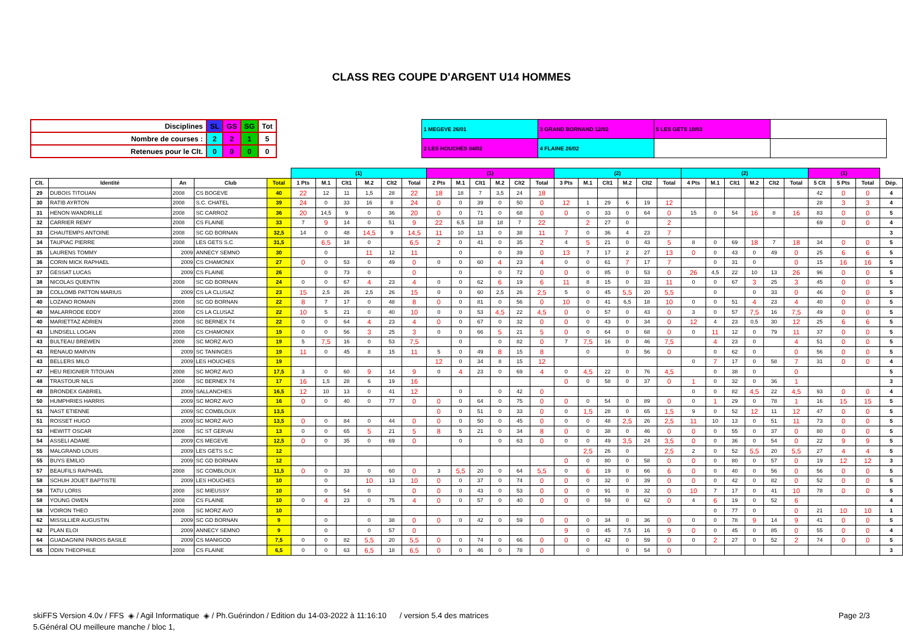CLASS REG COUPE D'ARGENT U14 HOMMES
| Disciplines | SL | GS | SG | Tot |
| Nombre de courses : | 2 | 2 | 1 | 5 |
| Retenues pour le Clt. | 0 | 0 | 0 | 0 |
| 1 MEGEVE 26/01 | 3 GRAND BORNAND 12/02 | 5 LES GETS 10/03 | |
| 2 LES HOUCHES 04/02 | 4 FLAINE 26/02 | | |
| | | | | | (1) | | | | | | (1) | | | | | | (2) | | | | | | (2) | | | | | | (1) | | | |
| --- | --- | --- | --- | --- | --- | --- | --- | --- | --- | --- | --- | --- | --- | --- | --- | --- | --- | --- | --- | --- | --- | --- | --- | --- | --- | --- | --- | --- | --- | --- | --- | --- |
| Clt. | Identité | An | Club | Total | 1 Pts | M.1 | Clt1 | M.2 | Clt2 | Total | 2 Pts | M.1 | Clt1 | M.2 | Clt2 | Total | 3 Pts | M.1 | Clt1 | M.2 | Clt2 | Total | 4 Pts | M.1 | Clt1 | M.2 | Clt2 | Total | 5 Clt | 5 Pts | Total | Dép. |
| 29 | DUBOIS TITOUAN | 2008 | CS BOGEVE | 40 | 22 | 12 | 11 | 1,5 | 28 | 22 | 18 | 18 | 7 | 3,5 | 24 | 18 | | | | | | | | | | | | | 42 | 0 | 0 | 4 |
| 30 | RATIB AYRTON | 2008 | S.C. CHATEL | 39 | 24 | 0 | 33 | 16 | 8 | 24 | 0 | 0 | 39 | 0 | 50 | 0 | 12 | 1 | 29 | 6 | 19 | 12 | | | | | | | 28 | 3 | 3 | 4 |
| 31 | HENON WANDRILLE | 2008 | SC CARROZ | 36 | 20 | 14,5 | 9 | 0 | 36 | 20 | 0 | 0 | 71 | 0 | 68 | 0 | 0 | 0 | 33 | 0 | 64 | 0 | 15 | 0 | 54 | 16 | 8 | 16 | 83 | 0 | 0 | 5 |
| 32 | CARRIER REMY | 2008 | CS FLAINE | 33 | 7 | 9 | 14 | 0 | 51 | 9 | 22 | 6,5 | 18 | 18 | 7 | 22 | | 2 | 27 | 0 | | 2 | | | | | | | 69 | 0 | 0 | 4 |
| 33 | CHAUTEMPS ANTOINE | 2008 | SC GD BORNAN | 32,5 | 14 | 0 | 48 | 14,5 | 9 | 14,5 | 11 | 10 | 13 | 0 | 38 | 11 | 7 | 0 | 36 | 4 | 23 | 7 | | | | | | | | | | 3 |
| 34 | TAUPIAC PIERRE | 2008 | LES GETS S.C | 31,5 | | 6,5 | 18 | 0 | | 6,5 | 2 | 0 | 41 | 0 | 35 | 2 | 4 | 5 | 21 | 0 | 43 | 5 | 8 | 0 | 69 | 18 | 7 | 18 | 34 | 0 | 0 | 5 |
| 35 | LAURENS TOMMY | 2009 | ANNECY SEMNO | 30 | | 0 | | 11 | 12 | 11 | | 0 | | 0 | 39 | 0 | 13 | 7 | 17 | 2 | 27 | 13 | 0 | 0 | 43 | 0 | 49 | 0 | 25 | 6 | 6 | 5 |
| 36 | CORIN MICK RAPHAEL | 2009 | CS CHAMONIX | 27 | 0 | 0 | 53 | 0 | 49 | 0 | 0 | 0 | 60 | 4 | 23 | 4 | 0 | 0 | 61 | 7 | 17 | 7 | | 0 | 31 | 0 | | 0 | 15 | 16 | 16 | 5 |
| 37 | GESSAT LUCAS | 2009 | CS FLAINE | 26 | | 0 | 73 | 0 | | 0 | | 0 | | 0 | 72 | 0 | 0 | 0 | 85 | 0 | 53 | 0 | 26 | 4,5 | 22 | 10 | 13 | 26 | 96 | 0 | 0 | 5 |
| 38 | NICOLAS QUENTIN | 2008 | SC GD BORNAN | 24 | 0 | 0 | 67 | 4 | 23 | 4 | 0 | 0 | 62 | 6 | 19 | 6 | 11 | 8 | 15 | 0 | 33 | 11 | 0 | 0 | 67 | 3 | 25 | 3 | 45 | 0 | 0 | 5 |
| 39 | COLLOMB PATTON MARIUS | 2009 | CS LA CLUSAZ | 23 | 15 | 2,5 | 26 | 2,5 | 26 | 15 | 0 | 0 | 60 | 2,5 | 26 | 2,5 | 5 | 0 | 45 | 5,5 | 20 | 5,5 | | 0 | | 0 | 33 | 0 | 46 | 0 | 0 | 5 |
| 40 | LOZANO ROMAIN | 2008 | SC GD BORNAN | 22 | 8 | 7 | 17 | 0 | 48 | 8 | 0 | 0 | 81 | 0 | 56 | 0 | 10 | 0 | 41 | 6,5 | 18 | 10 | 0 | 0 | 51 | 4 | 23 | 4 | 40 | 0 | 0 | 5 |
| 40 | MALARRODE EDDY | 2008 | CS LA CLUSAZ | 22 | 10 | 5 | 21 | 0 | 40 | 10 | 0 | 0 | 53 | 4,5 | 22 | 4,5 | 0 | 0 | 57 | 0 | 43 | 0 | 3 | 0 | 57 | 7,5 | 16 | 7,5 | 49 | 0 | 0 | 5 |
| 40 | MARIETTAZ ADRIEN | 2008 | SC BERNEX 74 | 22 | 0 | 0 | 64 | 4 | 23 | 4 | 0 | 0 | 67 | 0 | 32 | 0 | 0 | 0 | 43 | 0 | 34 | 0 | 12 | 4 | 23 | 0,5 | 30 | 12 | 25 | 6 | 6 | 5 |
| 43 | LINDSELL LOGAN | 2008 | CS CHAMONIX | 19 | 0 | 0 | 56 | 3 | 25 | 3 | 0 | 0 | 66 | 5 | 21 | 5 | 0 | 0 | 64 | 0 | 68 | 0 | 0 | 11 | 12 | 0 | 79 | 11 | 37 | 0 | 0 | 5 |
| 43 | BULTEAU BREWEN | 2008 | SC MORZ AVO | 19 | 5 | 7,5 | 16 | 0 | 53 | 7,5 | | 0 | | 0 | 82 | 0 | 7 | 7,5 | 16 | 0 | 46 | 7,5 | | 4 | 23 | 0 | | 4 | 51 | 0 | 0 | 5 |
| 43 | RENAUD MARVIN | 2009 | SC TANINGES | 19 | 11 | 0 | 45 | 8 | 15 | 11 | 5 | 0 | 49 | 8 | 15 | 8 | | 0 | | 0 | 56 | 0 | | 0 | 62 | 0 | | 0 | 56 | 0 | 0 | 5 |
| 43 | BELLERS MILO | 2009 | LES HOUCHES | 19 | | | | | | | 12 | 0 | 34 | 8 | 15 | 12 | | | | | | | 0 | 7 | 17 | 0 | 58 | 7 | 31 | 0 | 0 | 4 |
| 47 | HEU REIGNIER TITOUAN | 2008 | SC MORZ AVO | 17,5 | 3 | 0 | 60 | 9 | 14 | 9 | 0 | 4 | 23 | 0 | 69 | 4 | 0 | 4,5 | 22 | 0 | 76 | 4,5 | | 0 | 38 | 0 | | 0 | | | | 5 |
| 48 | TRASTOUR NILS | 2008 | SC BERNEX 74 | 17 | 16 | 1,5 | 28 | 6 | 19 | 16 | | | | | | | 0 | 0 | 58 | 0 | 37 | 0 | 1 | 0 | 32 | 0 | 36 | 1 | | | | 3 |
| 49 | BRONDEX GABRIEL | 2009 | SALLANCHES | 16,5 | 12 | 10 | 13 | 0 | 41 | 12 | | 0 | | 0 | 42 | 0 | | | | | | | 0 | 0 | 82 | 4,5 | 22 | 4,5 | 93 | 0 | 0 | 4 |
| 50 | HUMPHRIES HARRIS | 2009 | SC MORZ AVO | 16 | 0 | 0 | 40 | 0 | 77 | 0 | 0 | 0 | 64 | 0 | 75 | 0 | 0 | 0 | 54 | 0 | 89 | 0 | 0 | 1 | 29 | 0 | 78 | 1 | 16 | 15 | 15 | 5 |
| 51 | NAST ETIENNE | 2009 | SC COMBLOUX | 13,5 | | | | | | | 0 | 0 | 51 | 0 | 33 | 0 | 0 | 1,5 | 28 | 0 | 65 | 1,5 | 9 | 0 | 52 | 12 | 11 | 12 | 47 | 0 | 0 | 5 |
| 51 | ROSSET HUGO | 2009 | SC MORZ AVO | 13,5 | 0 | 0 | 84 | 0 | 44 | 0 | 0 | 0 | 50 | 0 | 45 | 0 | 0 | 0 | 48 | 2,5 | 26 | 2,5 | 11 | 10 | 13 | 0 | 51 | 11 | 73 | 0 | 0 | 5 |
| 53 | HEWITT OSCAR | 2008 | SC ST GERVAI | 13 | 0 | 0 | 65 | 5 | 21 | 5 | 8 | 5 | 21 | 0 | 34 | 8 | 0 | 0 | 38 | 0 | 46 | 0 | 0 | 0 | 55 | 0 | 37 | 0 | 80 | 0 | 0 | 5 |
| 54 | ASSELI ADAME | 2009 | CS MEGEVE | 12,5 | 0 | 0 | 35 | 0 | 69 | 0 | | 0 | | 0 | 63 | 0 | 0 | 0 | 49 | 3,5 | 24 | 3,5 | 0 | 0 | 36 | 0 | 54 | 0 | 22 | 9 | 9 | 5 |
| 55 | MALGRAND LOUIS | 2009 | LES GETS S.C | 12 | | | | | | | | | | | | | | 2,5 | 26 | 0 | | 2,5 | 2 | 0 | 52 | 5,5 | 20 | 5,5 | 27 | 4 | 4 | 5 |
| 55 | BUYS EMILIO | 2009 | SC GD BORNAN | 12 | | | | | | | | | | | | | 0 | 0 | 80 | 0 | 58 | 0 | 0 | 0 | 80 | 0 | 57 | 0 | 19 | 12 | 12 | 3 |
| 57 | BEAUFILS RAPHAEL | 2008 | SC COMBLOUX | 11,5 | 0 | 0 | 33 | 0 | 60 | 0 | 3 | 5,5 | 20 | 0 | 64 | 5,5 | 0 | 6 | 19 | 0 | 66 | 6 | 0 | 0 | 40 | 0 | 56 | 0 | 56 | 0 | 0 | 5 |
| 58 | SCHUH JOUET BAPTISTE | 2009 | LES HOUCHES | 10 | | 0 | | 10 | 13 | 10 | 0 | 0 | 37 | 0 | 74 | 0 | 0 | 0 | 32 | 0 | 39 | 0 | 0 | 0 | 42 | 0 | 82 | 0 | 52 | 0 | 0 | 5 |
| 58 | TATU LORIS | 2008 | SC MIEUSSY | 10 | | 0 | 54 | 0 | | 0 | 0 | 0 | 43 | 0 | 53 | 0 | 0 | 0 | 91 | 0 | 32 | 0 | 10 | 7 | 17 | 0 | 41 | 10 | 78 | 0 | 0 | 5 |
| 58 | YOUNG OWEN | 2008 | CS FLAINE | 10 | 0 | 4 | 23 | 0 | 75 | 4 | 0 | 0 | 57 | 0 | 40 | 0 | 0 | 0 | 59 | 0 | 62 | 0 | 4 | 6 | 19 | 0 | 52 | 6 | | | | 4 |
| 58 | VOIRON THEO | 2008 | SC MORZ AVO | 10 | | | | | | | | | | | | | | | | | | | | 0 | 77 | 0 | | 0 | 21 | 10 | 10 | 1 |
| 62 | MISSILLIER AUGUSTIN | 2009 | SC GD BORNAN | 9 | | 0 | | 0 | 38 | 0 | 0 | 0 | 42 | 0 | 59 | 0 | 0 | 0 | 34 | 0 | 36 | 0 | 0 | 0 | 78 | 9 | 14 | 9 | 41 | 0 | 0 | 5 |
| 62 | PLAN ELOI | 2009 | ANNECY SEMNO | 9 | | 0 | | 0 | 57 | 0 | | | | | | | 9 | 0 | 45 | 7,5 | 16 | 9 | 0 | 0 | 45 | 0 | 85 | 0 | 55 | 0 | 0 | 4 |
| 64 | GUADAGNINI PAROIS BASILE | 2009 | CS MANIGOD | 7,5 | 0 | 0 | 82 | 5,5 | 20 | 5,5 | 0 | 0 | 74 | 0 | 66 | 0 | 0 | 0 | 42 | 0 | 59 | 0 | 0 | 2 | 27 | 0 | 52 | 2 | 74 | 0 | 0 | 5 |
| 65 | ODIN THEOPHILE | 2008 | CS FLAINE | 6,5 | 0 | 0 | 63 | 6,5 | 18 | 6,5 | 0 | 0 | 46 | 0 | 78 | 0 | | 0 | | 0 | 54 | 0 | | | | | | | | | | 3 |
skiFFS Version 4.0v / FFS ◈ / Agil Informatique ◈ / Ph.Guérindon / Edition du 14-03-2022 à 11:16:10 / version 5.4 des matrices
5.Général OU meilleure manche / bloc 1,
Page 2/3